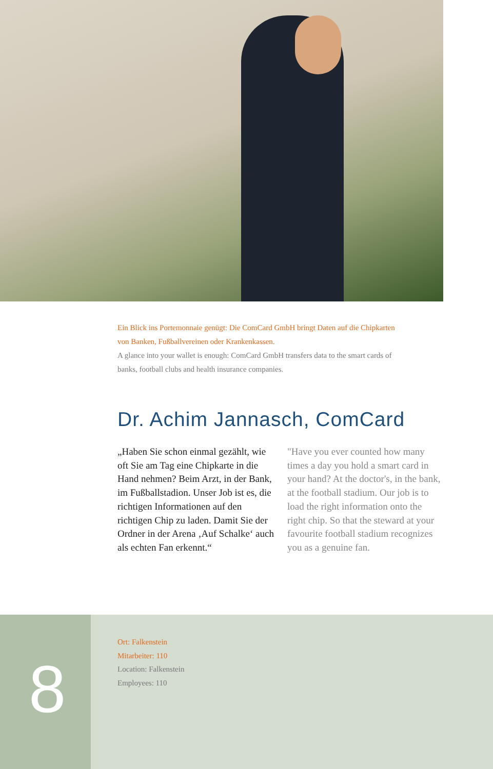Ein Blick ins Portemonnaie genügt: Die ComCard GmbH bringt Daten auf die Chipkarten von Banken, Fußballvereinen oder Krankenkassen.
A glance into your wallet is enough: ComCard GmbH transfers data to the smart cards of banks, football clubs and health insurance companies.
Dr. Achim Jannasch, ComCard
„Haben Sie schon einmal gezählt, wie oft Sie am Tag eine Chipkarte in die Hand nehmen? Beim Arzt, in der Bank, im Fußballstadion. Unser Job ist es, die richtigen Informationen auf den richtigen Chip zu laden. Damit Sie der Ordner in der Arena ‚Auf Schalke‘ auch als echten Fan erkennt.“
"Have you ever counted how many times a day you hold a smart card in your hand? At the doctor's, in the bank, at the football stadium. Our job is to load the right information onto the right chip. So that the steward at your favourite football stadium recognizes you as a genuine fan.
8
Ort: Falkenstein
Mitarbeiter: 110
Location: Falkenstein
Employees: 110